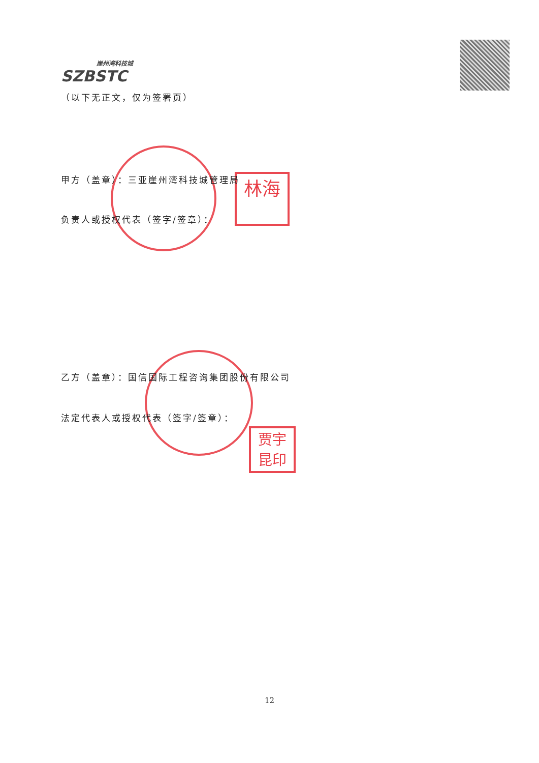崖州湾科技城
SZBSTC
（以下无正文，仅为签署页）
林海
甲方（盖章）：三亚崖州湾科技城管理局
负责人或授权代表（签字/签章）：
贾宇
昆印
乙方（盖章）：国信国际工程咨询集团股份有限公司
法定代表人或授权代表（签字/签章）：
12